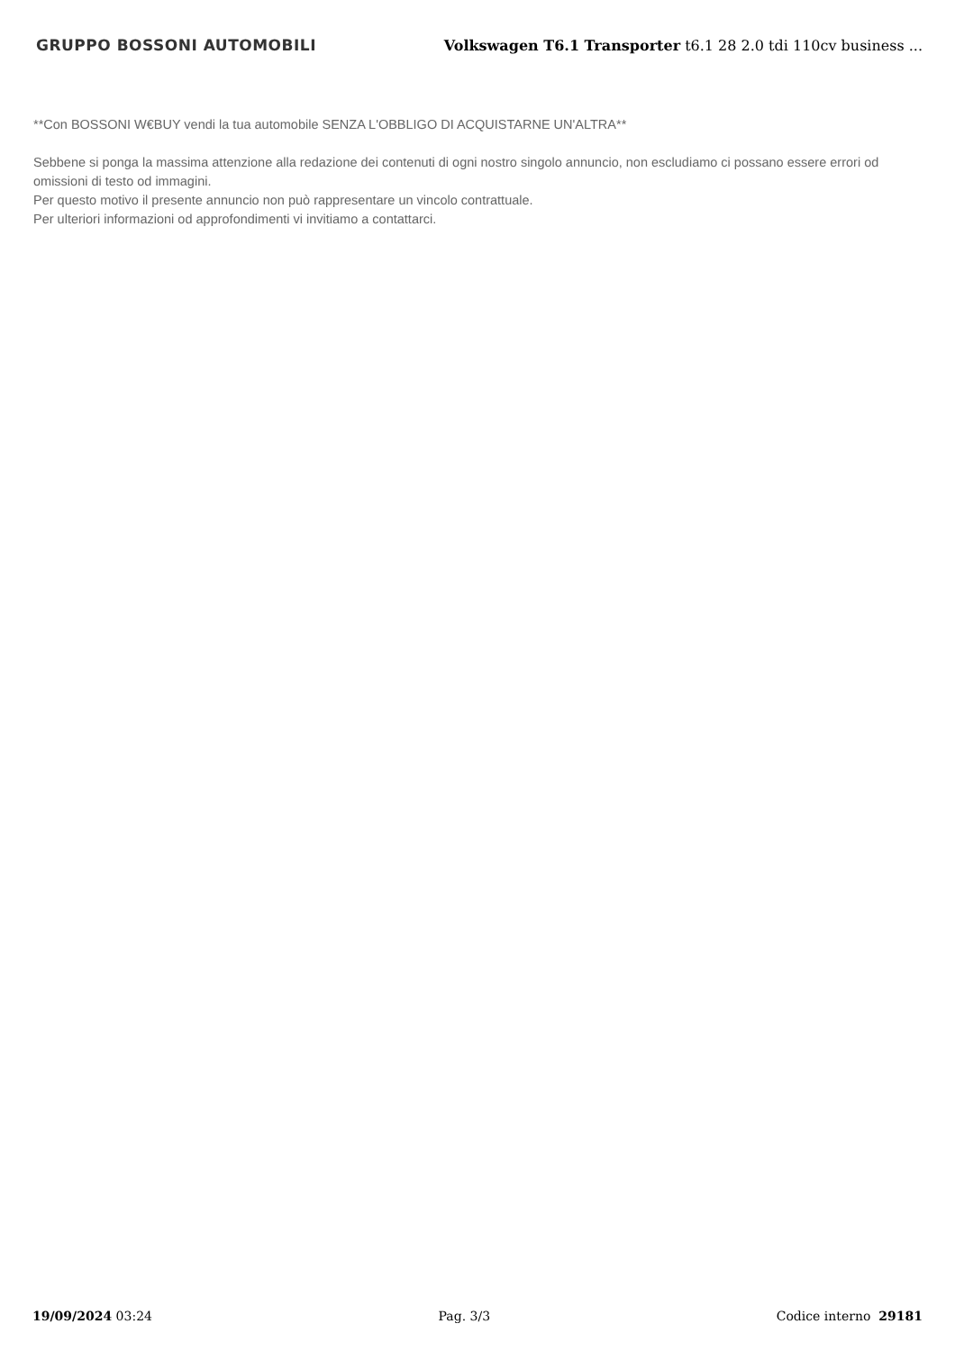GRUPPO BOSSONI AUTOMOBILI
Volkswagen T6.1 Transporter t6.1 28 2.0 tdi 110cv business ...
**Con BOSSONI W€BUY vendi la tua automobile SENZA L'OBBLIGO DI ACQUISTARNE UN'ALTRA**
Sebbene si ponga la massima attenzione alla redazione dei contenuti di ogni nostro singolo annuncio, non escludiamo ci possano essere errori od omissioni di testo od immagini.
Per questo motivo il presente annuncio non può rappresentare un vincolo contrattuale.
Per ulteriori informazioni od approfondimenti vi invitiamo a contattarci.
19/09/2024 03:24 Pag. 3/3 Codice interno 29181